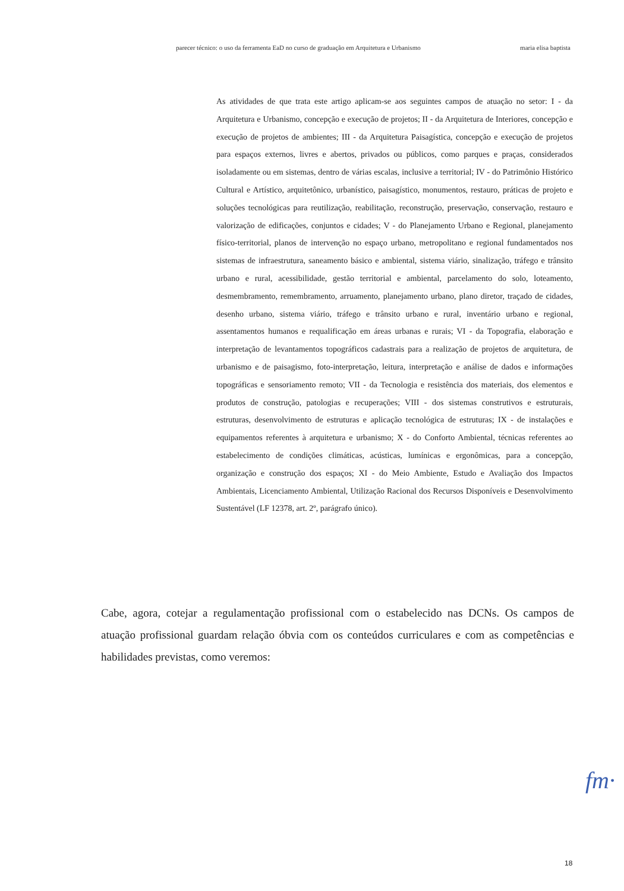parecer técnico: o uso da ferramenta EaD no curso de graduação em Arquitetura e Urbanismo maria elisa baptista
As atividades de que trata este artigo aplicam-se aos seguintes campos de atuação no setor: I - da Arquitetura e Urbanismo, concepção e execução de projetos; II - da Arquitetura de Interiores, concepção e execução de projetos de ambientes; III - da Arquitetura Paisagística, concepção e execução de projetos para espaços externos, livres e abertos, privados ou públicos, como parques e praças, considerados isoladamente ou em sistemas, dentro de várias escalas, inclusive a territorial; IV - do Patrimônio Histórico Cultural e Artístico, arquitetônico, urbanístico, paisagístico, monumentos, restauro, práticas de projeto e soluções tecnológicas para reutilização, reabilitação, reconstrução, preservação, conservação, restauro e valorização de edificações, conjuntos e cidades; V - do Planejamento Urbano e Regional, planejamento físico-territorial, planos de intervenção no espaço urbano, metropolitano e regional fundamentados nos sistemas de infraestrutura, saneamento básico e ambiental, sistema viário, sinalização, tráfego e trânsito urbano e rural, acessibilidade, gestão territorial e ambiental, parcelamento do solo, loteamento, desmembramento, remembramento, arruamento, planejamento urbano, plano diretor, traçado de cidades, desenho urbano, sistema viário, tráfego e trânsito urbano e rural, inventário urbano e regional, assentamentos humanos e requalificação em áreas urbanas e rurais; VI - da Topografia, elaboração e interpretação de levantamentos topográficos cadastrais para a realização de projetos de arquitetura, de urbanismo e de paisagismo, foto-interpretação, leitura, interpretação e análise de dados e informações topográficas e sensoriamento remoto; VII - da Tecnologia e resistência dos materiais, dos elementos e produtos de construção, patologias e recuperações; VIII - dos sistemas construtivos e estruturais, estruturas, desenvolvimento de estruturas e aplicação tecnológica de estruturas; IX - de instalações e equipamentos referentes à arquitetura e urbanismo; X - do Conforto Ambiental, técnicas referentes ao estabelecimento de condições climáticas, acústicas, lumínicas e ergonômicas, para a concepção, organização e construção dos espaços; XI - do Meio Ambiente, Estudo e Avaliação dos Impactos Ambientais, Licenciamento Ambiental, Utilização Racional dos Recursos Disponíveis e Desenvolvimento Sustentável (LF 12378, art. 2º, parágrafo único).
Cabe, agora, cotejar a regulamentação profissional com o estabelecido nas DCNs. Os campos de atuação profissional guardam relação óbvia com os conteúdos curriculares e com as competências e habilidades previstas, como veremos:
fm·
18